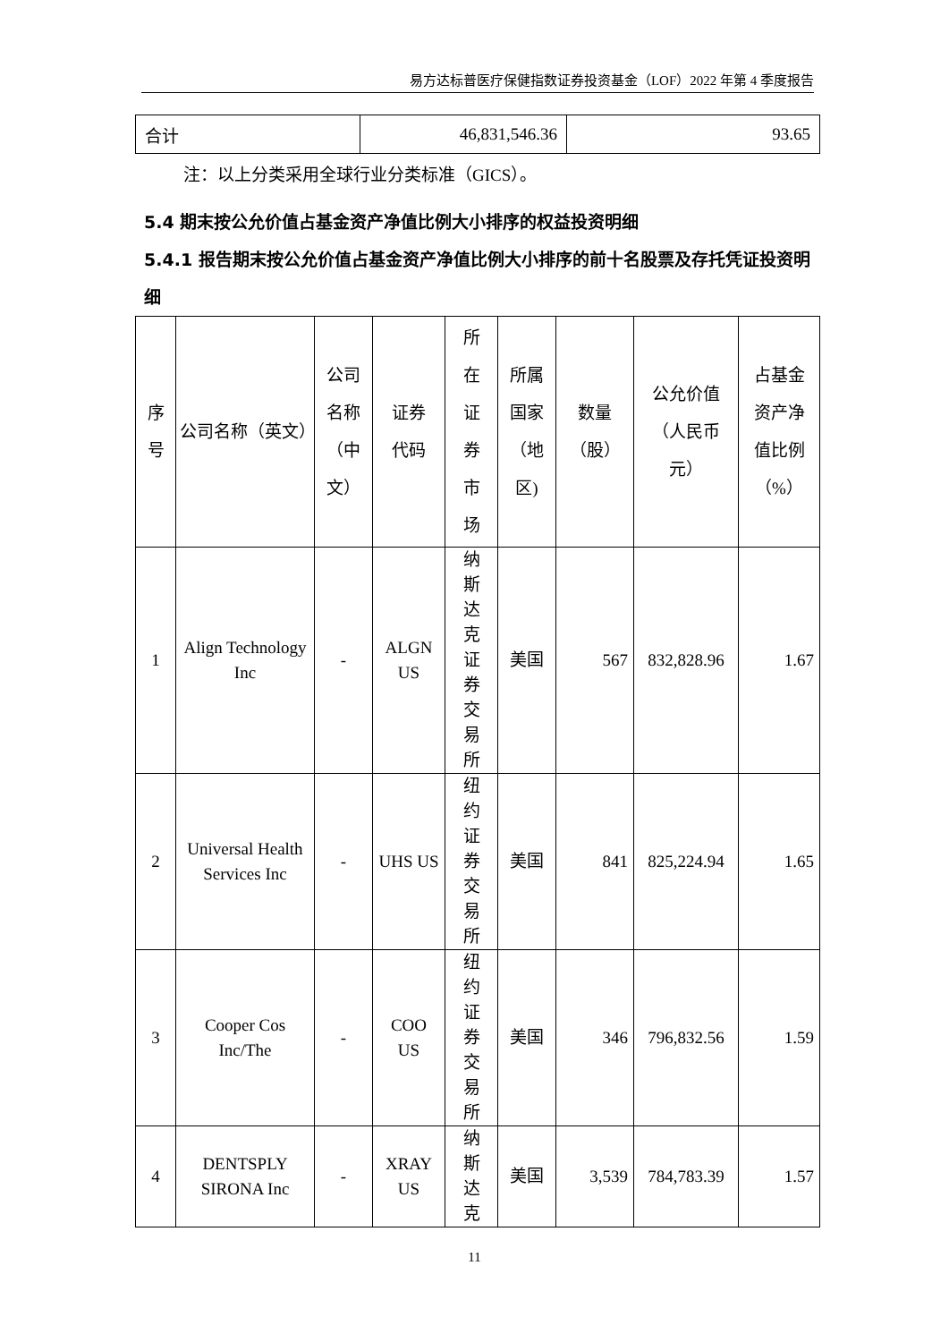易方达标普医疗保健指数证券投资基金（LOF）2022 年第 4 季度报告
| 合计 | 46,831,546.36 | 93.65 |
注：以上分类采用全球行业分类标准（GICS）。
5.4 期末按公允价值占基金资产净值比例大小排序的权益投资明细
5.4.1 报告期末按公允价值占基金资产净值比例大小排序的前十名股票及存托凭证投资明细
| 序 号 | 公司名称（英文） | 公司 名称 （中 文） | 证券 代码 | 所 在 证 券 市 场 | 所属 国家 （地 区) | 数量 （股） | 公允价值 （人民币 元） | 占基金 资产净 值比例 （%） |
| --- | --- | --- | --- | --- | --- | --- | --- | --- |
| 1 | Align Technology Inc | - | ALGN US | 纳 斯 达 克 证 券 交 易 所 | 美国 | 567 | 832,828.96 | 1.67 |
| 2 | Universal Health Services Inc | - | UHS US | 纽 约 证 券 交 易 所 | 美国 | 841 | 825,224.94 | 1.65 |
| 3 | Cooper Cos Inc/The | - | COO US | 纽 约 证 券 交 易 所 | 美国 | 346 | 796,832.56 | 1.59 |
| 4 | DENTSPLY SIRONA Inc | - | XRAY US | 纳 斯 达 克 | 美国 | 3,539 | 784,783.39 | 1.57 |
11